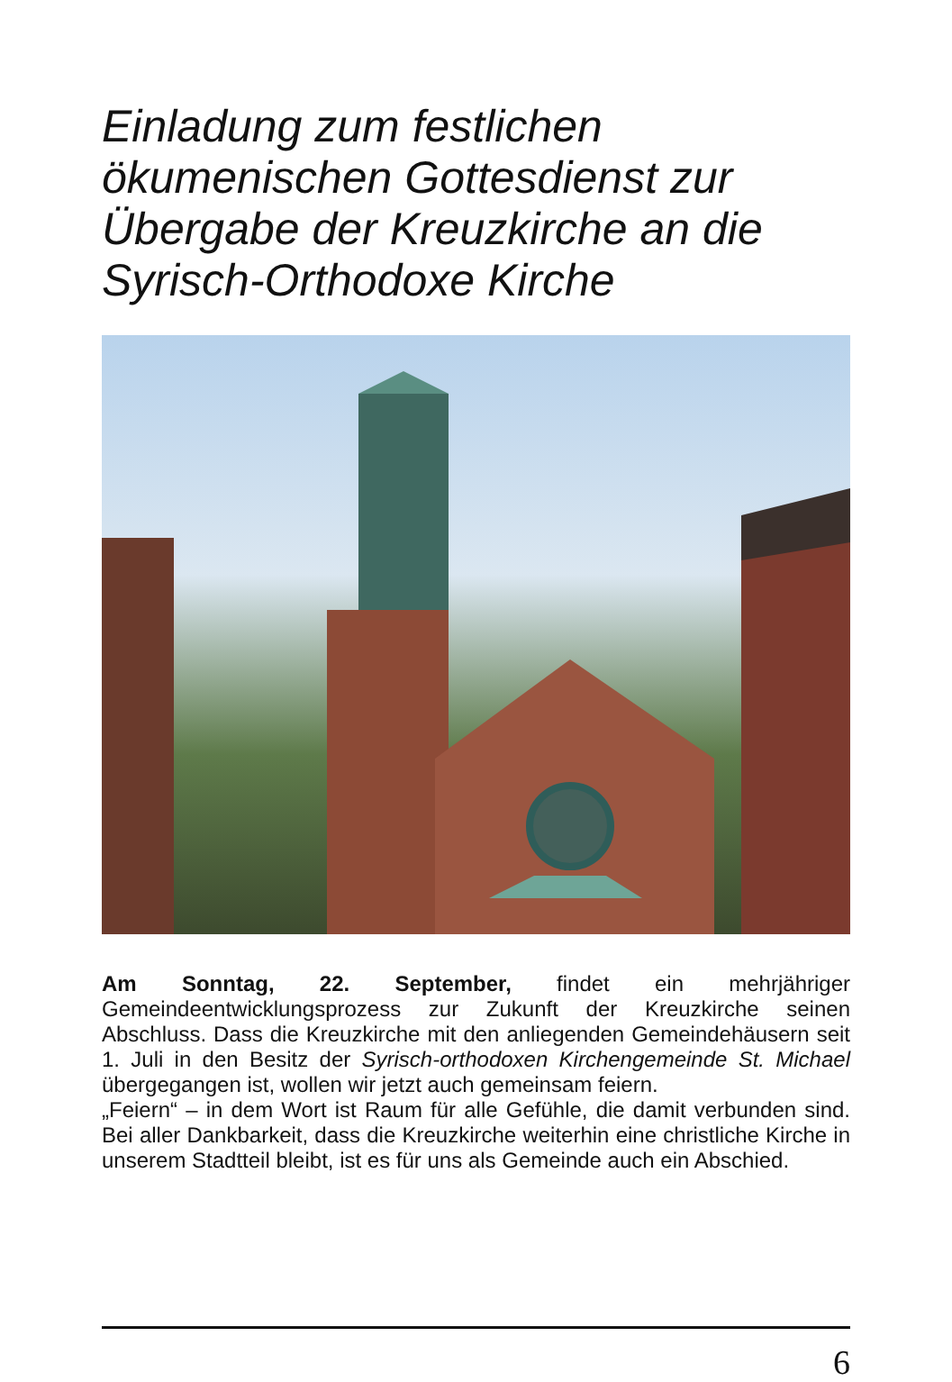Einladung zum festlichen ökumenischen Gottesdienst zur Übergabe der Kreuzkirche an die Syrisch-Orthodoxe Kirche
Am Sonntag, 22. September, findet ein mehrjähriger Gemeindeentwicklungsprozess zur Zukunft der Kreuzkirche seinen Abschluss. Dass die Kreuzkirche mit den anliegenden Gemeindehäusern seit 1. Juli in den Besitz der Syrisch-orthodoxen Kirchengemeinde St. Michael übergegangen ist, wollen wir jetzt auch gemeinsam feiern.
„Feiern“ – in dem Wort ist Raum für alle Gefühle, die damit verbunden sind. Bei aller Dankbarkeit, dass die Kreuzkirche weiterhin eine christliche Kirche in unserem Stadtteil bleibt, ist es für uns als Gemeinde auch ein Abschied.
6